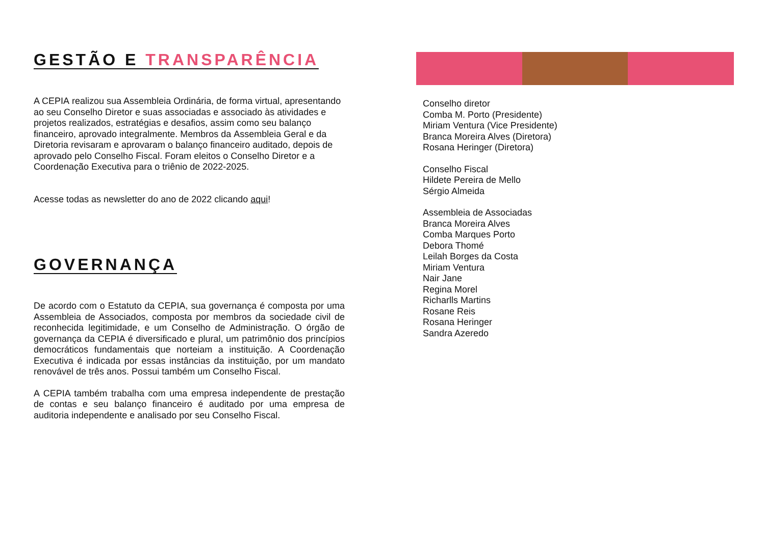GESTÃO E TRANSPARÊNCIA
A CEPIA realizou sua Assembleia Ordinária, de forma virtual, apresentando ao seu Conselho Diretor e suas associadas e associado às atividades e projetos realizados, estratégias e desafios, assim como seu balanço financeiro, aprovado integralmente. Membros da Assembleia Geral e da Diretoria revisaram e aprovaram o balanço financeiro auditado, depois de aprovado pelo Conselho Fiscal. Foram eleitos o Conselho Diretor e a Coordenação Executiva para o triênio de 2022-2025.
Acesse todas as newsletter do ano de 2022 clicando aqui!
GOVERNANÇA
De acordo com o Estatuto da CEPIA, sua governança é composta por uma Assembleia de Associados, composta por membros da sociedade civil de reconhecida legitimidade, e um Conselho de Administração. O órgão de governança da CEPIA é diversificado e plural, um patrimônio dos princípios democráticos fundamentais que norteiam a instituição. A Coordenação Executiva é indicada por essas instâncias da instituição, por um mandato renovável de três anos. Possui também um Conselho Fiscal.
A CEPIA também trabalha com uma empresa independente de prestação de contas e seu balanço financeiro é auditado por uma empresa de auditoria independente e analisado por seu Conselho Fiscal.
Conselho diretor
Comba M. Porto (Presidente)
Miriam Ventura (Vice Presidente)
Branca Moreira Alves (Diretora)
Rosana Heringer (Diretora)
Conselho Fiscal
Hildete Pereira de Mello
Sérgio Almeida
Assembleia de Associadas
Branca Moreira Alves
Comba Marques Porto
Debora Thomé
Leilah Borges da Costa
Miriam Ventura
Nair Jane
Regina Morel
Richarlls Martins
Rosane Reis
Rosana Heringer
Sandra Azeredo